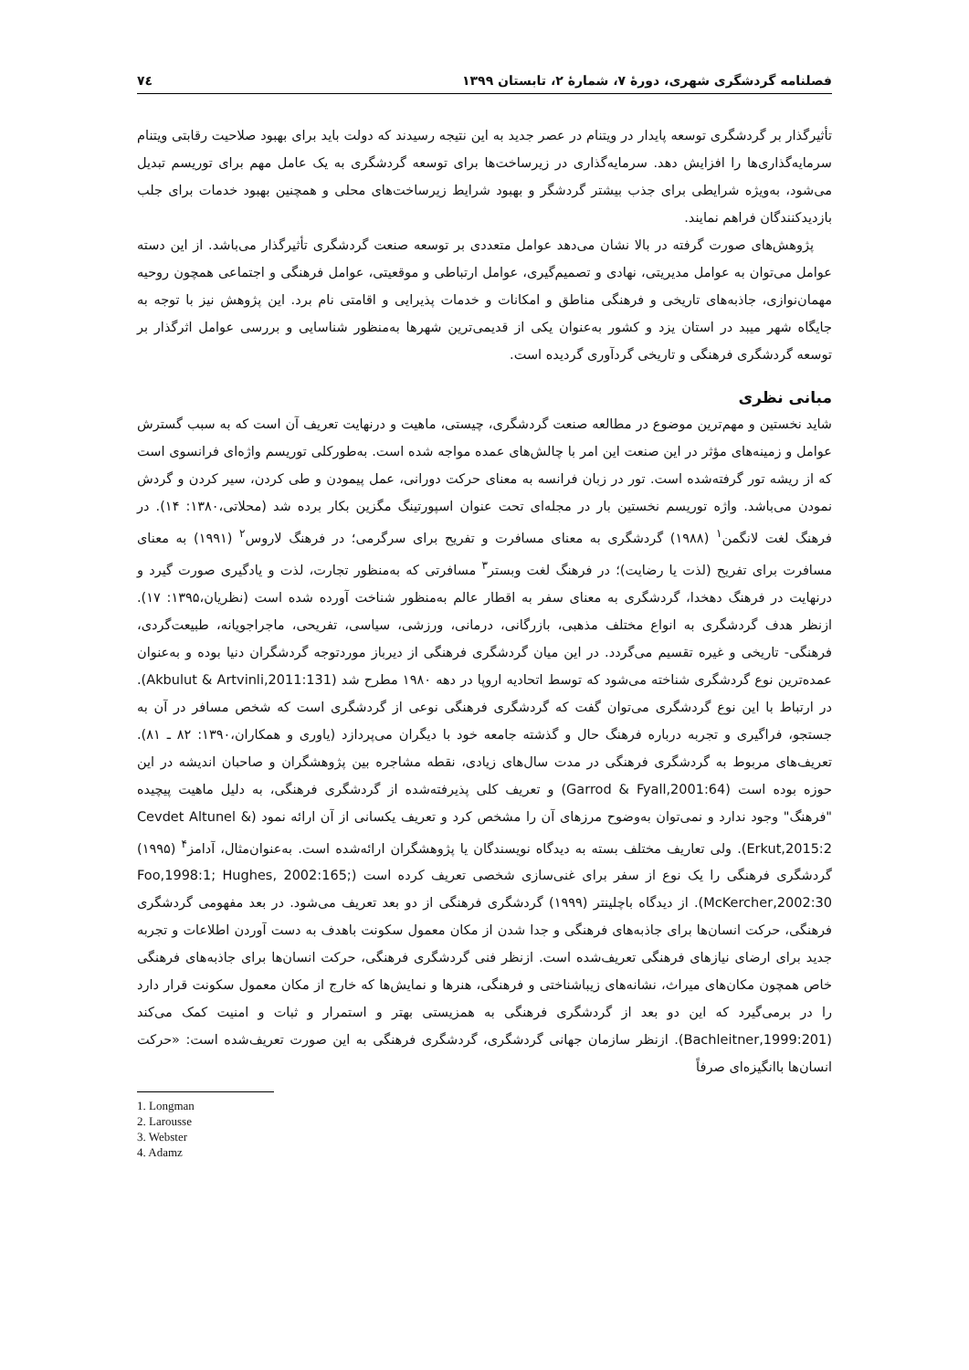فصلنامه گردشگری شهری، دورهٔ ۷، شمارهٔ ۲، تابستان ۱۳۹۹ ۷٤
تأثیرگذار بر گردشگری توسعه پایدار در ویتنام در عصر جدید به این نتیجه رسیدند که دولت باید برای بهبود صلاحیت رقابتی ویتنام سرمایه‌گذاری‌ها را افزایش دهد. سرمایه‌گذاری در زیرساخت‌ها برای توسعه گردشگری به یک عامل مهم برای توریسم تبدیل می‌شود، به‌ویژه شرایطی برای جذب بیشتر گردشگر و بهبود شرایط زیرساخت‌های محلی و همچنین بهبود خدمات برای جلب بازدیدکنندگان فراهم نمایند.
پژوهش‌های صورت گرفته در بالا نشان می‌دهد عوامل متعددی بر توسعه صنعت گردشگری تأثیرگذار می‌باشد. از این دسته عوامل می‌توان به عوامل مدیریتی، نهادی و تصمیم‌گیری، عوامل ارتباطی و موقعیتی، عوامل فرهنگی و اجتماعی همچون روحیه مهمان‌نوازی، جاذبه‌های تاریخی و فرهنگی مناطق و امکانات و خدمات پذیرایی و اقامتی نام برد. این پژوهش نیز با توجه به جایگاه شهر میبد در استان یزد و کشور به‌عنوان یکی از قدیمی‌ترین شهرها به‌منظور شناسایی و بررسی عوامل اثرگذار بر توسعه گردشگری فرهنگی و تاریخی گردآوری گردیده است.
مبانی نظری
شاید نخستین و مهم‌ترین موضوع در مطالعه صنعت گردشگری، چیستی، ماهیت و درنهایت تعریف آن است که به سبب گسترش عوامل و زمینه‌های مؤثر در این صنعت این امر با چالش‌های عمده مواجه شده است. به‌طورکلی توریسم واژه‌ای فرانسوی است که از ریشه تور گرفته‌شده است. تور در زبان فرانسه به معنای حرکت دورانی، عمل پیمودن و طی کردن، سیر کردن و گردش نمودن می‌باشد. واژه توریسم نخستین بار در مجله‌ای تحت عنوان اسپورتینگ مگزین بکار برده شد (محلاتی،۱۳۸۰: ۱۴). در فرهنگ لغت لانگمن<sup>۱</sup> (۱۹۸۸) گردشگری به معنای مسافرت و تفریح برای سرگرمی؛ در فرهنگ لاروس<sup>۲</sup> (۱۹۹۱) به معنای مسافرت برای تفریح (لذت یا رضایت)؛ در فرهنگ لغت وبستر<sup>۳</sup> مسافرتی که به‌منظور تجارت، لذت و یادگیری صورت گیرد و درنهایت در فرهنگ دهخدا، گردشگری به معنای سفر به اقطار عالم به‌منظور شناخت آورده شده است (نظریان،۱۳۹۵: ۱۷). ازنظر هدف گردشگری به انواع مختلف مذهبی، بازرگانی، درمانی، ورزشی، سیاسی، تفریحی، ماجراجویانه، طبیعت‌گردی، فرهنگی- تاریخی و غیره تقسیم می‌گردد. در این میان گردشگری فرهنگی از دیرباز موردتوجه گردشگران دنیا بوده و به‌عنوان عمده‌ترین نوع گردشگری شناخته می‌شود که توسط اتحادیه اروپا در دهه ۱۹۸۰ مطرح شد (Akbulut & Artvinli,2011:131). در ارتباط با این نوع گردشگری می‌توان گفت که گردشگری فرهنگی نوعی از گردشگری است که شخص مسافر در آن به جستجو، فراگیری و تجربه درباره فرهنگ حال و گذشته جامعه خود با دیگران می‌پردازد (یاوری و همکاران،۱۳۹۰: ۸۲ ـ ۸۱). تعریف‌های مربوط به گردشگری فرهنگی در مدت سال‌های زیادی، نقطه مشاجره بین پژوهشگران و صاحبان اندیشه در این حوزه بوده است (Garrod & Fyall,2001:64) و تعریف کلی پذیرفته‌شده از گردشگری فرهنگی، به دلیل ماهیت پیچیده "فرهنگ" وجود ندارد و نمی‌توان به‌وضوح مرزهای آن را مشخص کرد و تعریف یکسانی از آن ارائه نمود (Cevdet Altunel & Erkut,2015:2). ولی تعاریف مختلف بسته به دیدگاه نویسندگان یا پژوهشگران ارائه‌شده است. به‌عنوان‌مثال، آدامز<sup>۴</sup> (۱۹۹۵) گردشگری فرهنگی را یک نوع از سفر برای غنی‌سازی شخصی تعریف کرده است (Foo,1998:1; Hughes, 2002:165; McKercher,2002:30). از دیدگاه باچلینتر (۱۹۹۹) گردشگری فرهنگی از دو بعد تعریف می‌شود. در بعد مفهومی گردشگری فرهنگی، حرکت انسان‌ها برای جاذبه‌های فرهنگی و جدا شدن از مکان معمول سکونت باهدف به دست آوردن اطلاعات و تجربه جدید برای ارضای نیازهای فرهنگی تعریف‌شده است. ازنظر فنی گردشگری فرهنگی، حرکت انسان‌ها برای جاذبه‌های فرهنگی خاص همچون مکان‌های میراث، نشانه‌های زیباشناختی و فرهنگی، هنرها و نمایش‌ها که خارج از مکان معمول سکونت قرار دارد را در برمی‌گیرد که این دو بعد از گردشگری فرهنگی به همزیستی بهتر و استمرار و ثبات و امنیت کمک می‌کند (Bachleitner,1999:201). ازنظر سازمان جهانی گردشگری، گردشگری فرهنگی به این صورت تعریف‌شده است: «حرکت انسان‌ها باانگیزه‌ای صرفاً
1. Longman
2. Larousse
3. Webster
4. Adamz